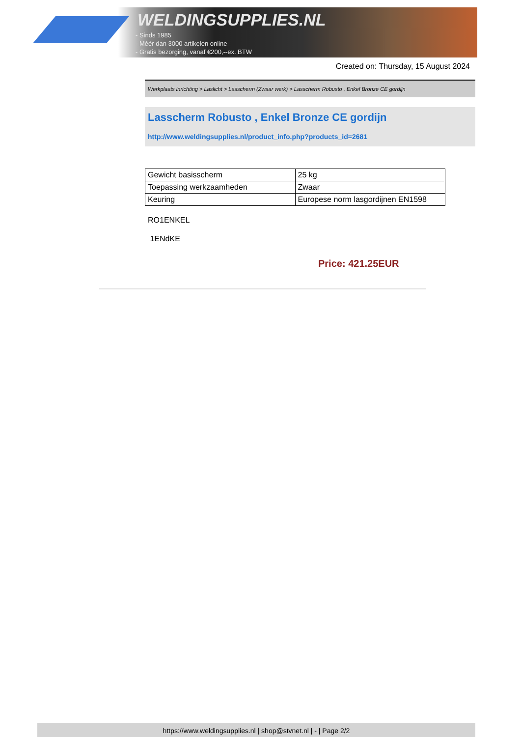WELDINGSUPPLIES.NL
- Sinds 1985
- Méér dan 3000 artikelen online
- Gratis bezorging, vanaf €200,--ex. BTW
Created on: Thursday, 15 August 2024
Werkplaats inrichting > Laslicht > Lasscherm (Zwaar werk) > Lasscherm Robusto , Enkel Bronze CE gordijn
Lasscherm Robusto , Enkel Bronze CE gordijn
http://www.weldingsupplies.nl/product_info.php?products_id=2681
| Gewicht basisscherm | 25 kg |
| Toepassing werkzaamheden | Zwaar |
| Keuring | Europese norm lasgordijnen EN1598 |
RO1ENKEL
1ENdKE
Price: 421.25EUR
https://www.weldingsupplies.nl | shop@stvnet.nl | - | Page 2/2